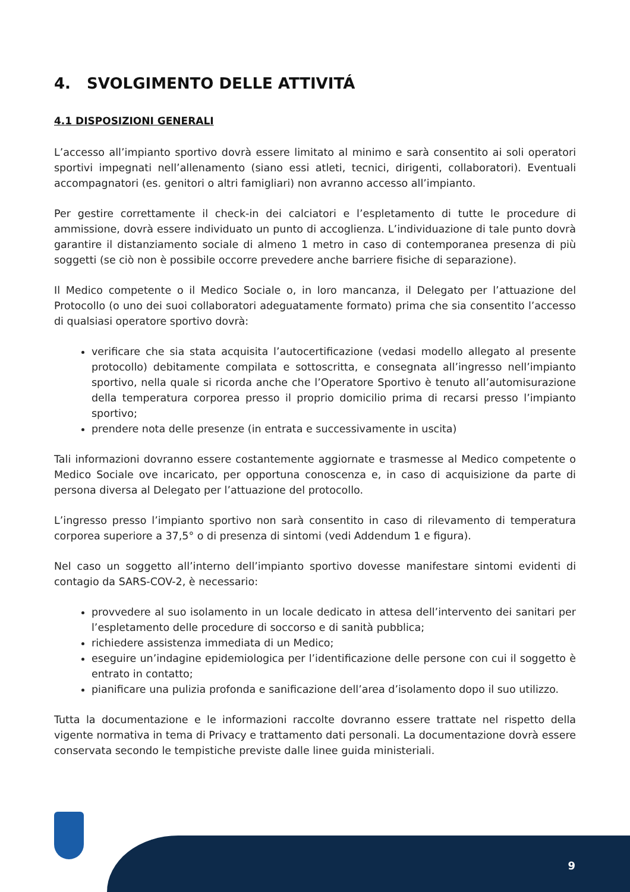4. SVOLGIMENTO DELLE ATTIVITÁ
4.1 DISPOSIZIONI GENERALI
L’accesso all’impianto sportivo dovrà essere limitato al minimo e sarà consentito ai soli operatori sportivi impegnati nell’allenamento (siano essi atleti, tecnici, dirigenti, collaboratori). Eventuali accompagnatori (es. genitori o altri famigliari) non avranno accesso all’impianto.
Per gestire correttamente il check-in dei calciatori e l’espletamento di tutte le procedure di ammissione, dovrà essere individuato un punto di accoglienza. L’individuazione di tale punto dovrà garantire il distanziamento sociale di almeno 1 metro in caso di contemporanea presenza di più soggetti (se ciò non è possibile occorre prevedere anche barriere fisiche di separazione).
Il Medico competente o il Medico Sociale o, in loro mancanza, il Delegato per l’attuazione del Protocollo (o uno dei suoi collaboratori adeguatamente formato) prima che sia consentito l’accesso di qualsiasi operatore sportivo dovrà:
verificare che sia stata acquisita l’autocertificazione (vedasi modello allegato al presente protocollo) debitamente compilata e sottoscritta, e consegnata all’ingresso nell’impianto sportivo, nella quale si ricorda anche che l’Operatore Sportivo è tenuto all’automisurazione della temperatura corporea presso il proprio domicilio prima di recarsi presso l’impianto sportivo;
prendere nota delle presenze (in entrata e successivamente in uscita)
Tali informazioni dovranno essere costantemente aggiornate e trasmesse al Medico competente o Medico Sociale ove incaricato, per opportuna conoscenza e, in caso di acquisizione da parte di persona diversa al Delegato per l’attuazione del protocollo.
L’ingresso presso l’impianto sportivo non sarà consentito in caso di rilevamento di temperatura corporea superiore a 37,5° o di presenza di sintomi (vedi Addendum 1 e figura).
Nel caso un soggetto all’interno dell’impianto sportivo dovesse manifestare sintomi evidenti di contagio da SARS-COV-2, è necessario:
provvedere al suo isolamento in un locale dedicato in attesa dell’intervento dei sanitari per l’espletamento delle procedure di soccorso e di sanità pubblica;
richiedere assistenza immediata di un Medico;
eseguire un’indagine epidemiologica per l’identificazione delle persone con cui il soggetto è entrato in contatto;
pianificare una pulizia profonda e sanificazione dell’area d’isolamento dopo il suo utilizzo.
Tutta la documentazione e le informazioni raccolte dovranno essere trattate nel rispetto della vigente normativa in tema di Privacy e trattamento dati personali. La documentazione dovrà essere conservata secondo le tempistiche previste dalle linee guida ministeriali.
9